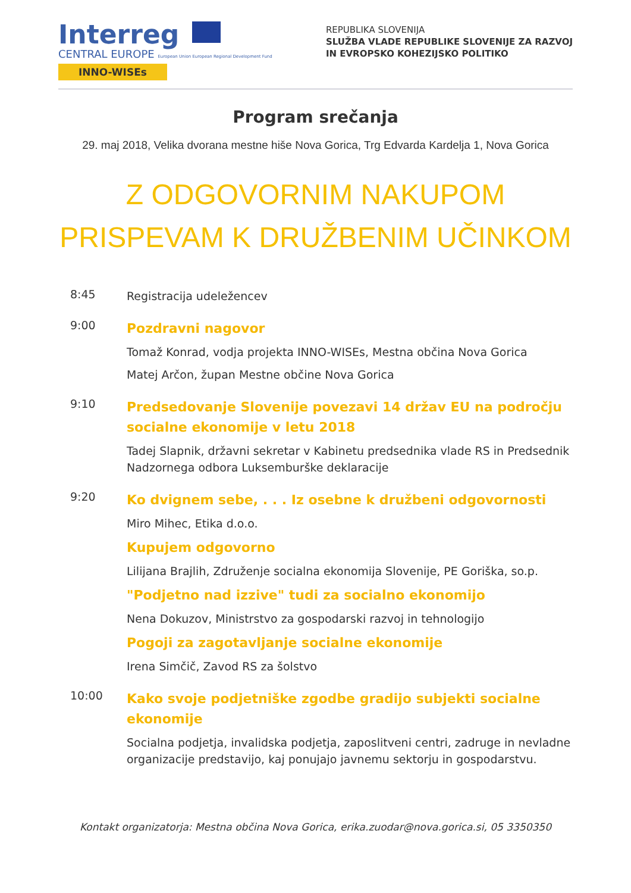Interreg
CENTRAL EUROPE European Union European Regional Development Fund
INNO-WISEs
REPUBLIKA SLOVENIJA
SLUŽBA VLADE REPUBLIKE SLOVENIJE ZA RAZVOJ
IN EVROPSKO KOHEZIJSKO POLITIKO
Program srečanja
29. maj 2018, Velika dvorana mestne hiše Nova Gorica, Trg Edvarda Kardelja 1, Nova Gorica
Z ODGOVORNIM NAKUPOM
PRISPEVAM K DRUŽBENIM UČINKOM
8:45
Registracija udeležencev
9:00
Pozdravni nagovor
Tomaž Konrad, vodja projekta INNO-WISEs, Mestna občina Nova Gorica
Matej Arčon, župan Mestne občine Nova Gorica
9:10
Predsedovanje Slovenije povezavi 14 držav EU na področju socialne ekonomije v letu 2018
Tadej Slapnik, državni sekretar v Kabinetu predsednika vlade RS in Predsednik Nadzornega odbora Luksemburške deklaracije
9:20
Ko dvignem sebe, . . . Iz osebne k družbeni odgovornosti
Miro Mihec, Etika d.o.o.
Kupujem odgovorno
Lilijana Brajlih, Združenje socialna ekonomija Slovenije, PE Goriška, so.p.
"Podjetno nad izzive" tudi za socialno ekonomijo
Nena Dokuzov, Ministrstvo za gospodarski razvoj in tehnologijo
Pogoji za zagotavljanje socialne ekonomije
Irena Simčič, Zavod RS za šolstvo
10:00
Kako svoje podjetniške zgodbe gradijo subjekti socialne ekonomije
Socialna podjetja, invalidska podjetja, zaposlitveni centri, zadruge in nevladne organizacije predstavijo, kaj ponujajo javnemu sektorju in gospodarstvu.
Kontakt organizatorja: Mestna občina Nova Gorica, erika.zuodar@nova.gorica.si, 05 3350350